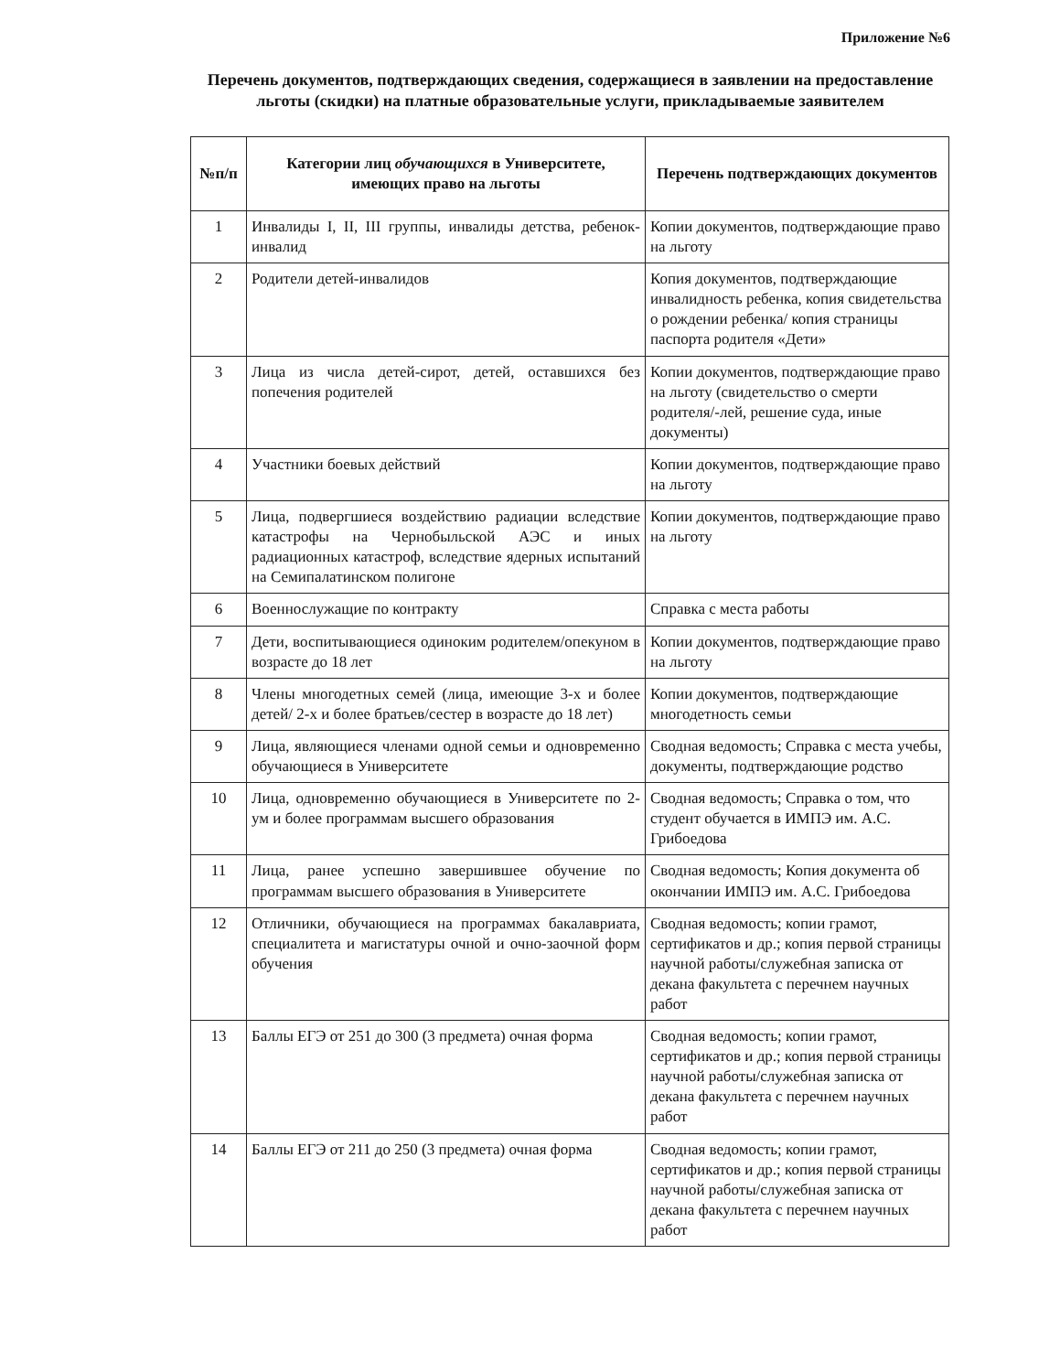Приложение №6
Перечень документов, подтверждающих сведения, содержащиеся в заявлении на предоставление льготы (скидки) на платные образовательные услуги, прикладываемые заявителем
| №п/п | Категории лиц обучающихся в Университете, имеющих право на льготы | Перечень подтверждающих документов |
| --- | --- | --- |
| 1 | Инвалиды I, II, III группы, инвалиды детства, ребенок-инвалид | Копии документов, подтверждающие право на льготу |
| 2 | Родители детей-инвалидов | Копия документов, подтверждающие инвалидность ребенка, копия свидетельства о рождении ребенка/ копия страницы паспорта родителя «Дети» |
| 3 | Лица из числа детей-сирот, детей, оставшихся без попечения родителей | Копии документов, подтверждающие право на льготу (свидетельство о смерти родителя/-лей, решение суда, иные документы) |
| 4 | Участники боевых действий | Копии документов, подтверждающие право на льготу |
| 5 | Лица, подвергшиеся воздействию радиации вследствие катастрофы на Чернобыльской АЭС и иных радиационных катастроф, вследствие ядерных испытаний на Семипалатинском полигоне | Копии документов, подтверждающие право на льготу |
| 6 | Военнослужащие по контракту | Справка с места работы |
| 7 | Дети, воспитывающиеся одиноким родителем/опекуном в возрасте до 18 лет | Копии документов, подтверждающие право на льготу |
| 8 | Члены многодетных семей (лица, имеющие 3-х и более детей/ 2-х и более братьев/сестер в возрасте до 18 лет) | Копии документов, подтверждающие многодетность семьи |
| 9 | Лица, являющиеся членами одной семьи и одновременно обучающиеся в Университете | Сводная ведомость; Справка с места учебы, документы, подтверждающие родство |
| 10 | Лица, одновременно обучающиеся в Университете по 2-ум и более программам высшего образования | Сводная ведомость; Справка о том, что студент обучается в ИМПЭ им. А.С. Грибоедова |
| 11 | Лица, ранее успешно завершившее обучение по программам высшего образования в Университете | Сводная ведомость; Копия документа об окончании ИМПЭ им. А.С. Грибоедова |
| 12 | Отличники, обучающиеся на программах бакалавриата, специалитета и магистатуры очной и очно-заочной форм обучения | Сводная ведомость; копии грамот, сертификатов и др.; копия первой страницы научной работы/служебная записка от декана факультета с перечнем научных работ |
| 13 | Баллы ЕГЭ от 251 до 300 (3 предмета) очная форма | Сводная ведомость; копии грамот, сертификатов и др.; копия первой страницы научной работы/служебная записка от декана факультета с перечнем научных работ |
| 14 | Баллы ЕГЭ от 211 до 250 (3 предмета) очная форма | Сводная ведомость; копии грамот, сертификатов и др.; копия первой страницы научной работы/служебная записка от декана факультета с перечнем научных работ |